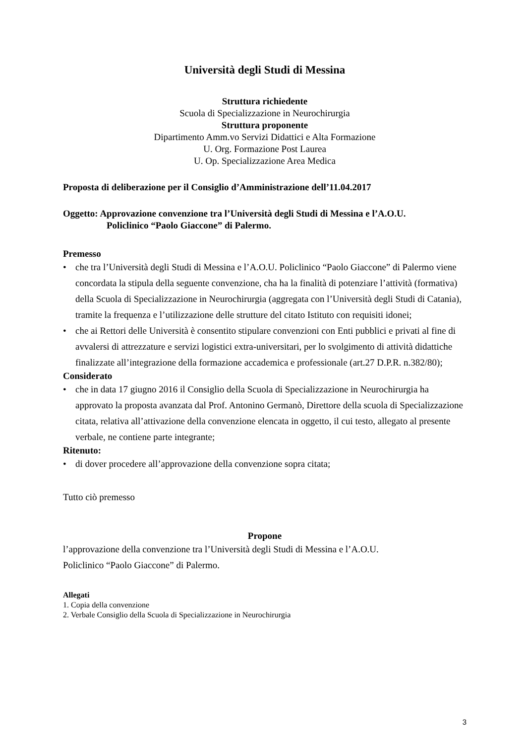Università degli Studi di Messina
Struttura richiedente
Scuola di Specializzazione in Neurochirurgia
Struttura proponente
Dipartimento Amm.vo Servizi Didattici e Alta Formazione
U. Org. Formazione Post Laurea
U. Op. Specializzazione Area Medica
Proposta di deliberazione per il Consiglio d’Amministrazione dell’11.04.2017
Oggetto: Approvazione convenzione tra l’Università degli Studi di Messina e l’A.O.U.
Policlinico “Paolo Giaccone” di Palermo.
Premesso
• che tra l’Università degli Studi di Messina e l’A.O.U. Policlinico “Paolo Giaccone” di Palermo viene concordata la stipula della seguente convenzione, cha ha la finalità di potenziare l’attività (formativa) della Scuola di Specializzazione in Neurochirurgia (aggregata con l’Università degli Studi di Catania), tramite la frequenza e l’utilizzazione delle strutture del citato Istituto con requisiti idonei;
• che ai Rettori delle Università è consentito stipulare convenzioni con Enti pubblici e privati al fine di avvalersi di attrezzature e servizi logistici extra-universitari, per lo svolgimento di attività didattiche finalizzate all’integrazione della formazione accademica e professionale (art.27 D.P.R. n.382/80);
Considerato
• che in data 17 giugno 2016 il Consiglio della Scuola di Specializzazione in Neurochirurgia ha approvato la proposta avanzata dal Prof. Antonino Germanò, Direttore della scuola di Specializzazione citata, relativa all’attivazione della convenzione elencata in oggetto, il cui testo, allegato al presente verbale, ne contiene parte integrante;
Ritenuto:
• di dover procedere all’approvazione della convenzione sopra citata;
Tutto ciò premesso
Propone
l’approvazione della convenzione tra l’Università degli Studi di Messina e l’A.O.U.
Policlinico “Paolo Giaccone” di Palermo.
Allegati
1. Copia della convenzione
2. Verbale Consiglio della Scuola di Specializzazione in Neurochirurgia
3